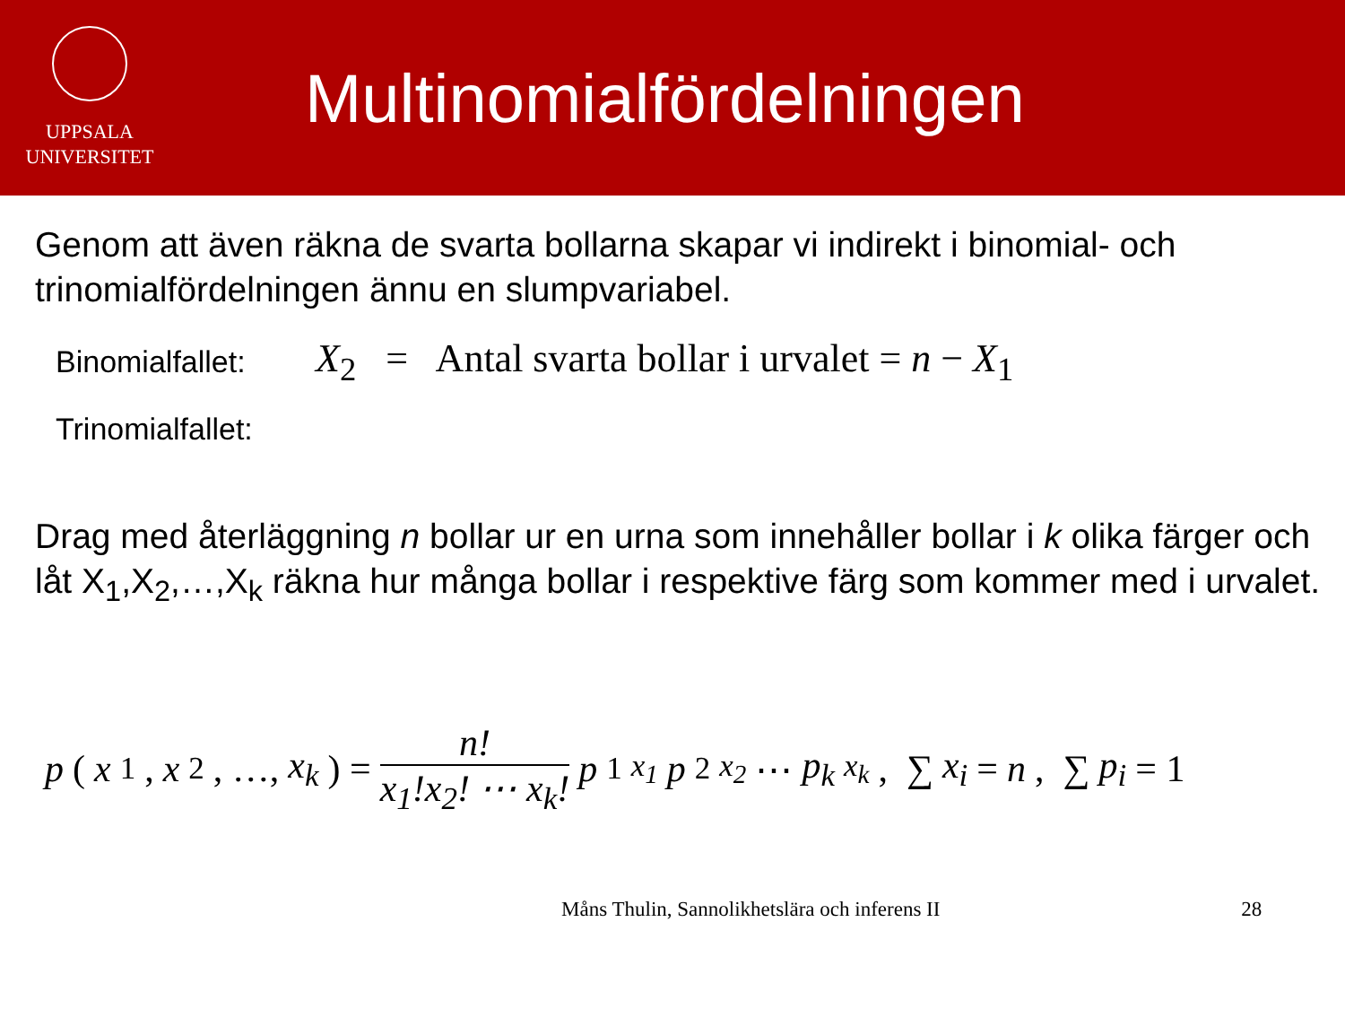UPPSALA
UNIVERSITET
Multinomialfördelningen
Genom att även räkna de svarta bollarna skapar vi indirekt i binomial- och trinomialfördelningen ännu en slumpvariabel.
Binomialfallet: X<sub>2</sub> = Antal svarta bollar i urvalet = n − X<sub>1</sub>
Trinomialfallet:
Drag med återläggning n bollar ur en urna som innehåller bollar i k olika färger och låt X<sub>1</sub>,X<sub>2</sub>,…,X<sub>k</sub> räkna hur många bollar i respektive färg som kommer med i urvalet.
p (x<sub>1</sub>, x<sub>2</sub>, …, x<sub>k</sub>) = n! x<sub>1</sub>!x<sub>2</sub>! ⋯ x<sub>k</sub>! p<sub>1</sub><sup>x<sub>1</sub></sup> p<sub>2</sub><sup>x<sub>2</sub></sup> ⋯ p<sub>k</sub><sup>x<sub>k</sub></sup>, ∑ x<sub>i</sub> = n, ∑ p<sub>i</sub> = 1
Måns Thulin, Sannolikhetslära och inferens II 28